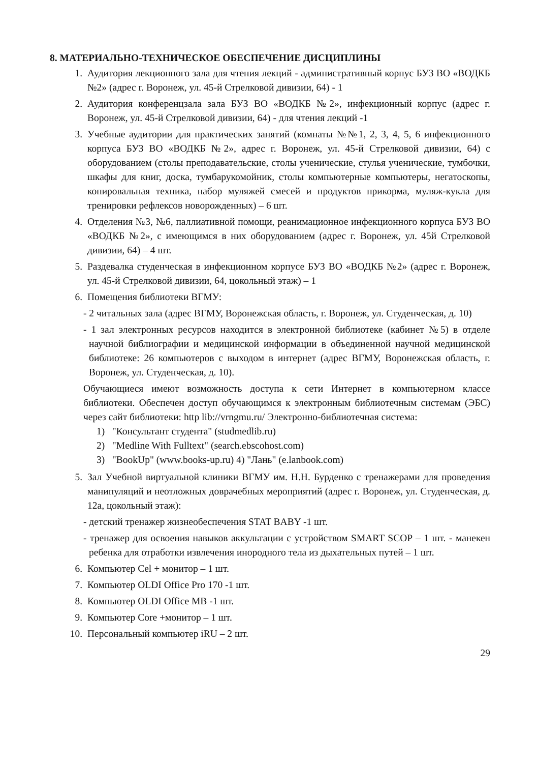8. МАТЕРИАЛЬНО-ТЕХНИЧЕСКОЕ ОБЕСПЕЧЕНИЕ ДИСЦИПЛИНЫ
1. Аудитория лекционного зала для чтения лекций - административный корпус БУЗ ВО «ВОДКБ №2» (адрес г. Воронеж, ул. 45-й Стрелковой дивизии, 64) - 1
2. Аудитория конференцзала зала БУЗ ВО «ВОДКБ №2», инфекционный корпус (адрес г. Воронеж, ул. 45-й Стрелковой дивизии, 64) - для чтения лекций -1
3. Учебные аудитории для практических занятий (комнаты №№1, 2, 3, 4, 5, 6 инфекционного корпуса БУЗ ВО «ВОДКБ №2», адрес г. Воронеж, ул. 45-й Стрелковой дивизии, 64) с оборудованием (столы преподавательские, столы ученические, стулья ученические, тумбочки, шкафы для книг, доска, тумбарукомойник, столы компьютерные компьютеры, негатоскопы, копировальная техника, набор муляжей смесей и продуктов прикорма, муляж-кукла для тренировки рефлексов новорожденных) – 6 шт.
4. Отделения №3, №6, паллиативной помощи, реанимационное инфекционного корпуса БУЗ ВО «ВОДКБ №2», с имеющимся в них оборудованием (адрес г. Воронеж, ул. 45й Стрелковой дивизии, 64) – 4 шт.
5. Раздевалка студенческая в инфекционном корпусе БУЗ ВО «ВОДКБ №2» (адрес г. Воронеж, ул. 45-й Стрелковой дивизии, 64, цокольный этаж) – 1
6. Помещения библиотеки ВГМУ:
- 2 читальных зала (адрес ВГМУ, Воронежская область, г. Воронеж, ул. Студенческая, д. 10)
- 1 зал электронных ресурсов находится в электронной библиотеке (кабинет №5) в отделе научной библиографии и медицинской информации в объединенной научной медицинской библиотеке: 26 компьютеров с выходом в интернет (адрес ВГМУ, Воронежская область, г. Воронеж, ул. Студенческая, д. 10).
Обучающиеся имеют возможность доступа к сети Интернет в компьютерном классе библиотеки. Обеспечен доступ обучающимся к электронным библиотечным системам (ЭБС) через сайт библиотеки: http lib://vrngmu.ru/ Электронно-библиотечная система:
1) "Консультант студента" (studmedlib.ru)
2) "Medline With Fulltext" (search.ebscohost.com)
3) "BookUp" (www.books-up.ru) 4) "Лань" (e.lanbook.com)
5. Зал Учебной виртуальной клиники ВГМУ им. Н.Н. Бурденко с тренажерами для проведения манипуляций и неотложных доврачебных мероприятий (адрес г. Воронеж, ул. Студенческая, д. 12а, цокольный этаж):
- детский тренажер жизнеобеспечения STAT BABY -1 шт.
- тренажер для освоения навыков аккультации с устройством SMART SCOP – 1 шт. - манекен ребенка для отработки извлечения инородного тела из дыхательных путей – 1 шт.
6. Компьютер Cel + монитор – 1 шт.
7. Компьютер OLDI Office Pro 170 -1 шт.
8. Компьютер OLDI Office MB -1 шт.
9. Компьютер Core +монитор – 1 шт.
10. Персональный компьютер iRU – 2 шт.
29